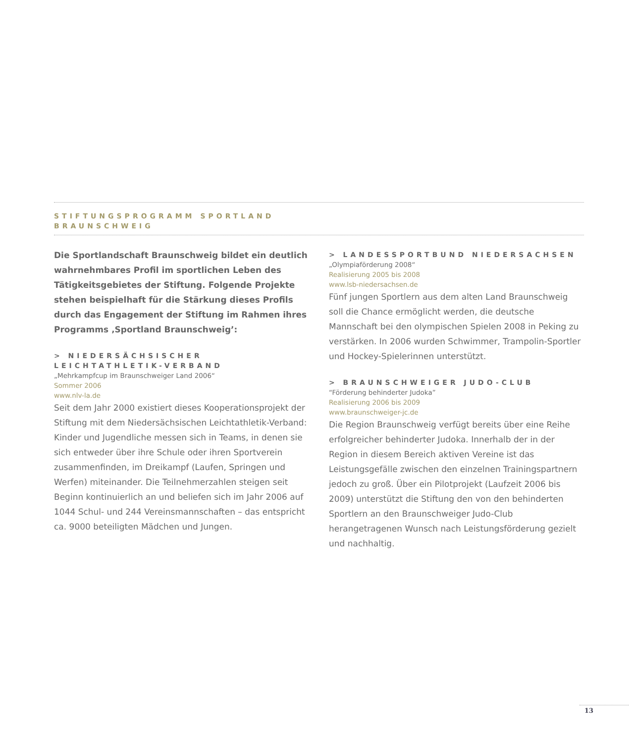STIFTUNGSPROGRAMM SPORTLAND
BRAUNSCHWEIG
Die Sportlandschaft Braunschweig bildet ein deutlich wahrnehmbares Profil im sportlichen Leben des Tätigkeitsgebietes der Stiftung. Folgende Projekte stehen beispielhaft für die Stärkung dieses Profils durch das Engagement der Stiftung im Rahmen ihres Programms ‚Sportland Braunschweig’:
> NIEDERSÄCHSISCHER LEICHTATHLETIK-VERBAND
„Mehrkampfcup im Braunschweiger Land 2006“
Sommer 2006
www.nlv-la.de
Seit dem Jahr 2000 existiert dieses Kooperationsprojekt der Stiftung mit dem Niedersächsischen Leichtathletik-Verband: Kinder und Jugendliche messen sich in Teams, in denen sie sich entweder über ihre Schule oder ihren Sportverein zusammenfinden, im Dreikampf (Laufen, Springen und Werfen) miteinander. Die Teilnehmerzahlen steigen seit Beginn kontinuierlich an und beliefen sich im Jahr 2006 auf 1044 Schul- und 244 Vereinsmannschaften – das entspricht ca. 9000 beteiligten Mädchen und Jungen.
> LANDESSPORTBUND NIEDERSACHSEN
„Olympiaförderung 2008“
Realisierung 2005 bis 2008
www.lsb-niedersachsen.de
Fünf jungen Sportlern aus dem alten Land Braunschweig soll die Chance ermöglicht werden, die deutsche Mannschaft bei den olympischen Spielen 2008 in Peking zu verstärken. In 2006 wurden Schwimmer, Trampolin-Sportler und Hockey-Spielerinnen unterstützt.
> BRAUNSCHWEIGER JUDO-CLUB
“Förderung behinderter Judoka”
Realisierung 2006 bis 2009
www.braunschweiger-jc.de
Die Region Braunschweig verfügt bereits über eine Reihe erfolgreicher behinderter Judoka. Innerhalb der in der Region in diesem Bereich aktiven Vereine ist das Leistungsgefälle zwischen den einzelnen Trainingspartnern jedoch zu groß. Über ein Pilotprojekt (Laufzeit 2006 bis 2009) unterstützt die Stiftung den von den behinderten Sportlern an den Braunschweiger Judo-Club herangetragenen Wunsch nach Leistungsförderung gezielt und nachhaltig.
13